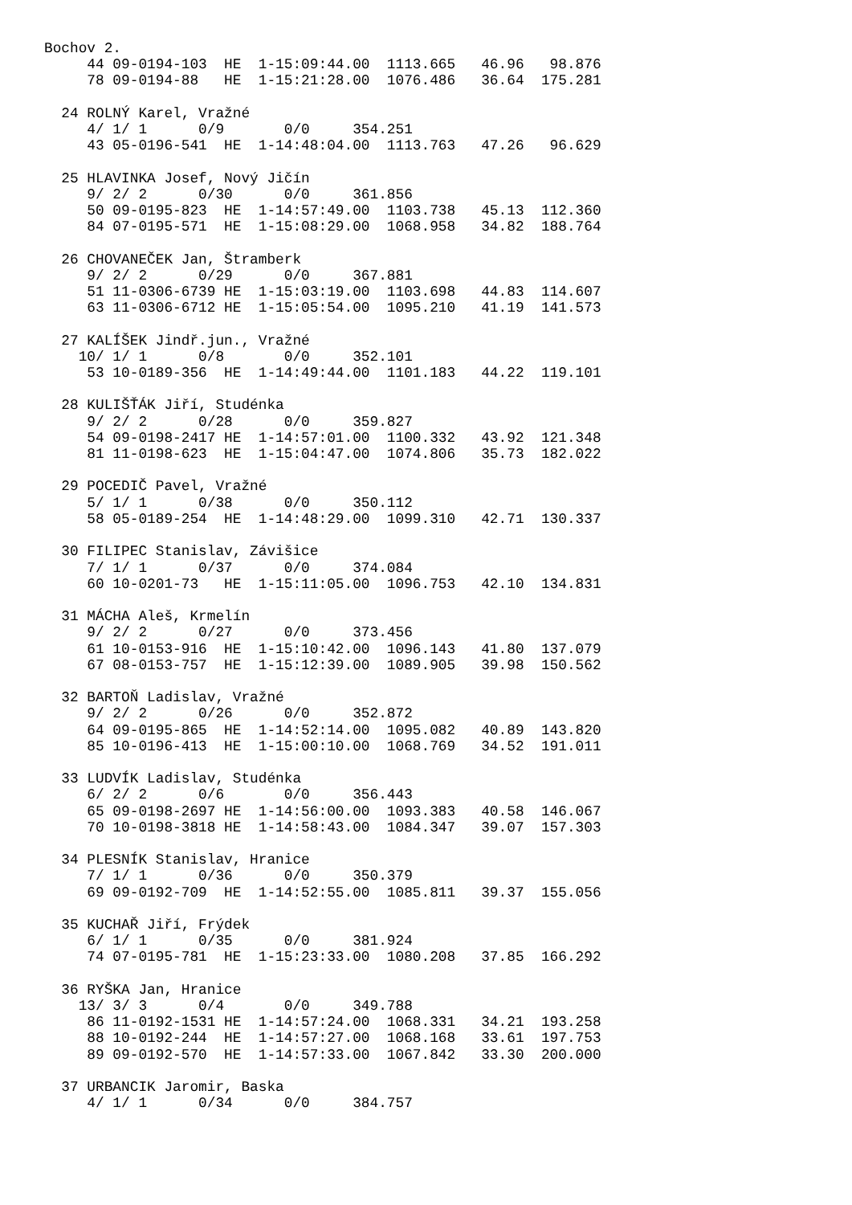Bochov 2.
     44 09-0194-103  HE  1-15:09:44.00  1113.665   46.96   98.876
     78 09-0194-88   HE  1-15:21:28.00  1076.486   36.64  175.281

  24 ROLNÝ Karel, Vražné
     4/ 1/ 1      0/9       0/0     354.251
     43 05-0196-541  HE  1-14:48:04.00  1113.763   47.26   96.629

  25 HLAVINKA Josef, Nový Jičín
     9/ 2/ 2      0/30      0/0     361.856
     50 09-0195-823  HE  1-14:57:49.00  1103.738   45.13  112.360
     84 07-0195-571  HE  1-15:08:29.00  1068.958   34.82  188.764

  26 CHOVANEČEK Jan, Štramberk
     9/ 2/ 2      0/29      0/0     367.881
     51 11-0306-6739 HE  1-15:03:19.00  1103.698   44.83  114.607
     63 11-0306-6712 HE  1-15:05:54.00  1095.210   41.19  141.573

  27 KALÍŠEK Jindř.jun., Vražné
    10/ 1/ 1      0/8       0/0     352.101
     53 10-0189-356  HE  1-14:49:44.00  1101.183   44.22  119.101

  28 KULIŠŤÁK Jiří, Studénka
     9/ 2/ 2      0/28      0/0     359.827
     54 09-0198-2417 HE  1-14:57:01.00  1100.332   43.92  121.348
     81 11-0198-623  HE  1-15:04:47.00  1074.806   35.73  182.022

  29 POCEDIČ Pavel, Vražné
     5/ 1/ 1      0/38      0/0     350.112
     58 05-0189-254  HE  1-14:48:29.00  1099.310   42.71  130.337

  30 FILIPEC Stanislav, Závišice
     7/ 1/ 1      0/37      0/0     374.084
     60 10-0201-73   HE  1-15:11:05.00  1096.753   42.10  134.831

  31 MÁCHA Aleš, Krmelín
     9/ 2/ 2      0/27      0/0     373.456
     61 10-0153-916  HE  1-15:10:42.00  1096.143   41.80  137.079
     67 08-0153-757  HE  1-15:12:39.00  1089.905   39.98  150.562

  32 BARTOŇ Ladislav, Vražné
     9/ 2/ 2      0/26      0/0     352.872
     64 09-0195-865  HE  1-14:52:14.00  1095.082   40.89  143.820
     85 10-0196-413  HE  1-15:00:10.00  1068.769   34.52  191.011

  33 LUDVÍK Ladislav, Studénka
     6/ 2/ 2      0/6       0/0     356.443
     65 09-0198-2697 HE  1-14:56:00.00  1093.383   40.58  146.067
     70 10-0198-3818 HE  1-14:58:43.00  1084.347   39.07  157.303

  34 PLESNÍK Stanislav, Hranice
     7/ 1/ 1      0/36      0/0     350.379
     69 09-0192-709  HE  1-14:52:55.00  1085.811   39.37  155.056

  35 KUCHAŘ Jiří, Frýdek
     6/ 1/ 1      0/35      0/0     381.924
     74 07-0195-781  HE  1-15:23:33.00  1080.208   37.85  166.292

  36 RYŠKA Jan, Hranice
    13/ 3/ 3      0/4       0/0     349.788
     86 11-0192-1531 HE  1-14:57:24.00  1068.331   34.21  193.258
     88 10-0192-244  HE  1-14:57:27.00  1068.168   33.61  197.753
     89 09-0192-570  HE  1-14:57:33.00  1067.842   33.30  200.000

  37 URBANCIK Jaromir, Baska
     4/ 1/ 1      0/34      0/0     384.757